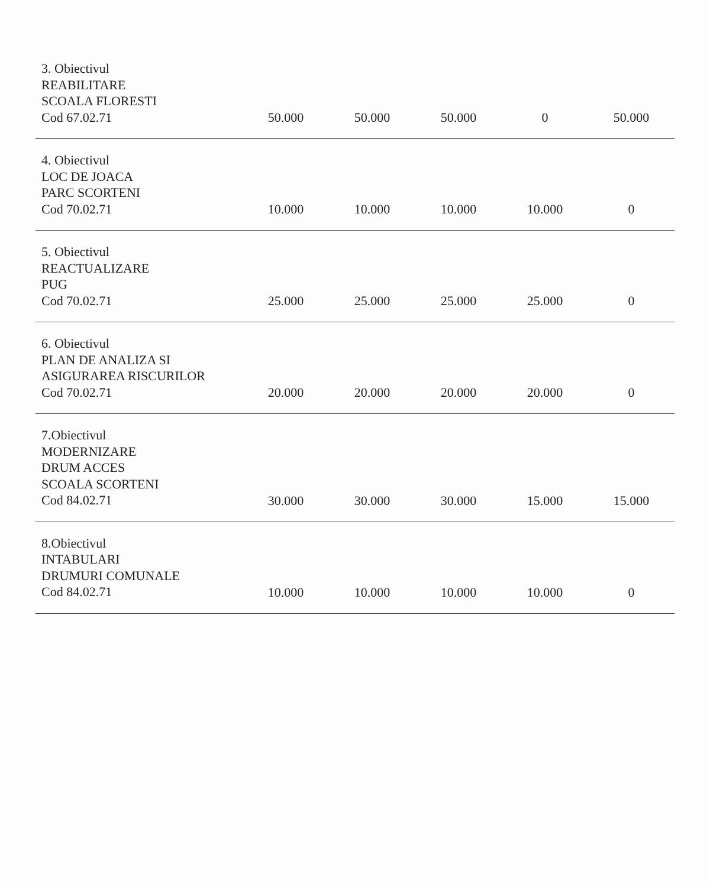| 3. Obiectivul REABILITARE SCOALA FLORESTI Cod 67.02.71 | 50.000 | 50.000 | 50.000 | 0 | 50.000 |
| 4. Obiectivul LOC DE JOACA PARC SCORTENI Cod 70.02.71 | 10.000 | 10.000 | 10.000 | 10.000 | 0 |
| 5. Obiectivul REACTUALIZARE PUG Cod 70.02.71 | 25.000 | 25.000 | 25.000 | 25.000 | 0 |
| 6. Obiectivul PLAN DE ANALIZA SI ASIGURAREA RISCURILOR Cod 70.02.71 | 20.000 | 20.000 | 20.000 | 20.000 | 0 |
| 7.Obiectivul MODERNIZARE DRUM ACCES SCOALA SCORTENI Cod 84.02.71 | 30.000 | 30.000 | 30.000 | 15.000 | 15.000 |
| 8.Obiectivul INTABULARI DRUMURI COMUNALE Cod 84.02.71 | 10.000 | 10.000 | 10.000 | 10.000 | 0 |